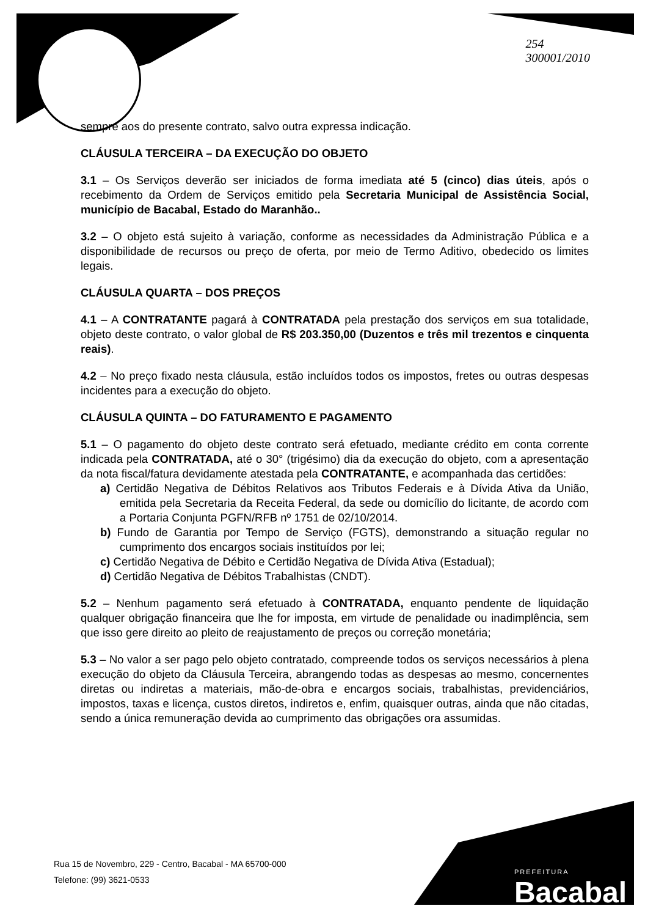254
300001/2010
sempre aos do presente contrato, salvo outra expressa indicação.
CLÁUSULA TERCEIRA – DA EXECUÇÃO DO OBJETO
3.1 – Os Serviços deverão ser iniciados de forma imediata até 5 (cinco) dias úteis, após o recebimento da Ordem de Serviços emitido pela Secretaria Municipal de Assistência Social, município de Bacabal, Estado do Maranhão..
3.2 – O objeto está sujeito à variação, conforme as necessidades da Administração Pública e a disponibilidade de recursos ou preço de oferta, por meio de Termo Aditivo, obedecido os limites legais.
CLÁUSULA QUARTA – DOS PREÇOS
4.1 – A CONTRATANTE pagará à CONTRATADA pela prestação dos serviços em sua totalidade, objeto deste contrato, o valor global de R$ 203.350,00 (Duzentos e três mil trezentos e cinquenta reais).
4.2 – No preço fixado nesta cláusula, estão incluídos todos os impostos, fretes ou outras despesas incidentes para a execução do objeto.
CLÁUSULA QUINTA – DO FATURAMENTO E PAGAMENTO
5.1 – O pagamento do objeto deste contrato será efetuado, mediante crédito em conta corrente indicada pela CONTRATADA, até o 30° (trigésimo) dia da execução do objeto, com a apresentação da nota fiscal/fatura devidamente atestada pela CONTRATANTE, e acompanhada das certidões:
a) Certidão Negativa de Débitos Relativos aos Tributos Federais e à Dívida Ativa da União, emitida pela Secretaria da Receita Federal, da sede ou domicílio do licitante, de acordo com a Portaria Conjunta PGFN/RFB nº 1751 de 02/10/2014.
b) Fundo de Garantia por Tempo de Serviço (FGTS), demonstrando a situação regular no cumprimento dos encargos sociais instituídos por lei;
c) Certidão Negativa de Débito e Certidão Negativa de Dívida Ativa (Estadual);
d) Certidão Negativa de Débitos Trabalhistas (CNDT).
5.2 – Nenhum pagamento será efetuado à CONTRATADA, enquanto pendente de liquidação qualquer obrigação financeira que lhe for imposta, em virtude de penalidade ou inadimplência, sem que isso gere direito ao pleito de reajustamento de preços ou correção monetária;
5.3 – No valor a ser pago pelo objeto contratado, compreende todos os serviços necessários à plena execução do objeto da Cláusula Terceira, abrangendo todas as despesas ao mesmo, concernentes diretas ou indiretas a materiais, mão-de-obra e encargos sociais, trabalhistas, previdenciários, impostos, taxas e licença, custos diretos, indiretos e, enfim, quaisquer outras, ainda que não citadas, sendo a única remuneração devida ao cumprimento das obrigações ora assumidas.
Rua 15 de Novembro, 229 - Centro, Bacabal - MA 65700-000
Telefone: (99) 3621-0533
PREFEITURA
Bacabal